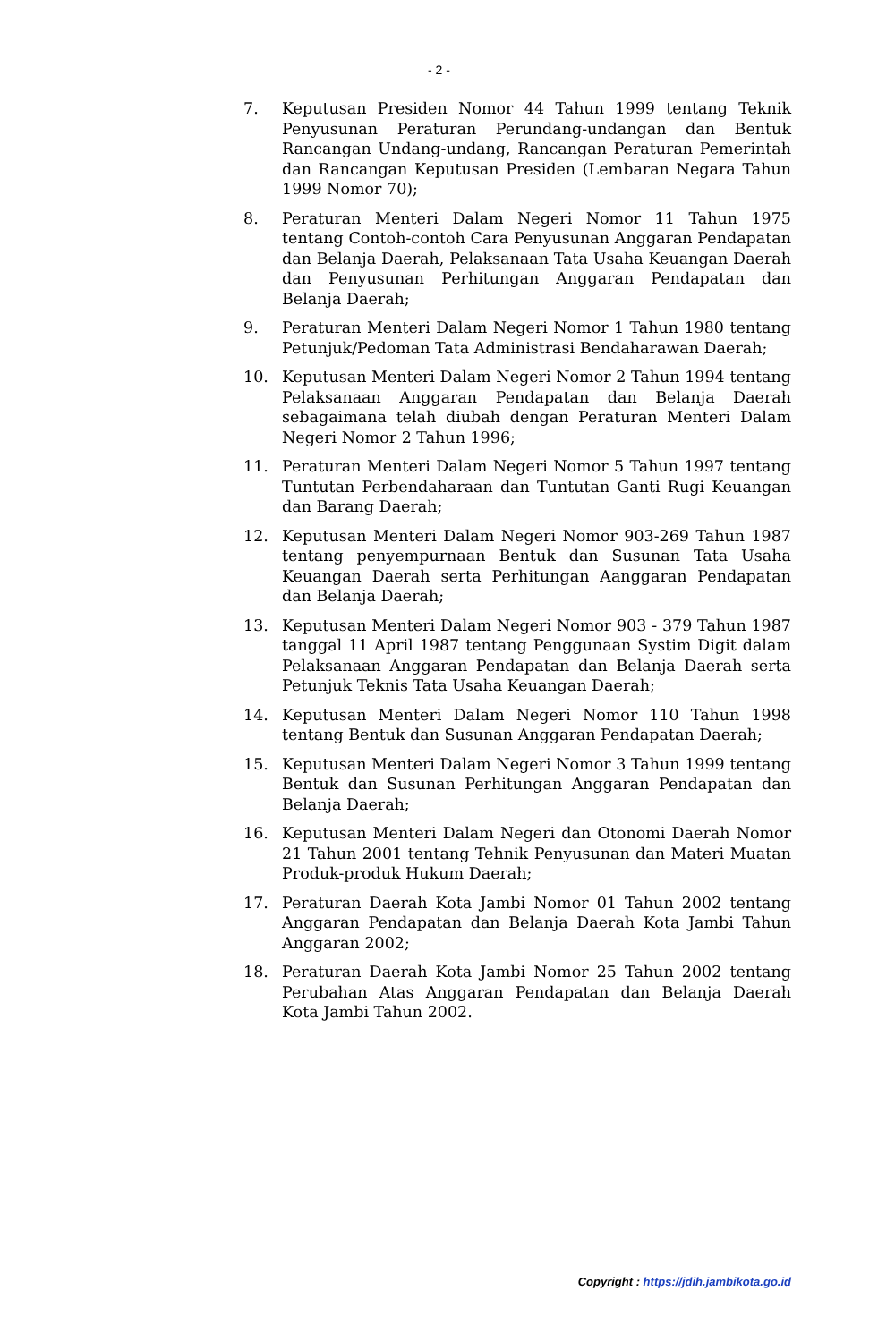- 2 -
7. Keputusan Presiden Nomor 44 Tahun 1999 tentang Teknik Penyusunan Peraturan Perundang-undangan dan Bentuk Rancangan Undang-undang, Rancangan Peraturan Pemerintah dan Rancangan Keputusan Presiden (Lembaran Negara Tahun 1999 Nomor 70);
8. Peraturan Menteri Dalam Negeri Nomor 11 Tahun 1975 tentang Contoh-contoh Cara Penyusunan Anggaran Pendapatan dan Belanja Daerah, Pelaksanaan Tata Usaha Keuangan Daerah dan Penyusunan Perhitungan Anggaran Pendapatan dan Belanja Daerah;
9. Peraturan Menteri Dalam Negeri Nomor 1 Tahun 1980 tentang Petunjuk/Pedoman Tata Administrasi Bendaharawan Daerah;
10. Keputusan Menteri Dalam Negeri Nomor 2 Tahun 1994 tentang Pelaksanaan Anggaran Pendapatan dan Belanja Daerah sebagaimana telah diubah dengan Peraturan Menteri Dalam Negeri Nomor 2 Tahun 1996;
11. Peraturan Menteri Dalam Negeri Nomor 5 Tahun 1997 tentang Tuntutan Perbendaharaan dan Tuntutan Ganti Rugi Keuangan dan Barang Daerah;
12. Keputusan Menteri Dalam Negeri Nomor 903-269 Tahun 1987 tentang penyempurnaan Bentuk dan Susunan Tata Usaha Keuangan Daerah serta Perhitungan Aanggaran Pendapatan dan Belanja Daerah;
13. Keputusan Menteri Dalam Negeri Nomor 903 - 379 Tahun 1987 tanggal 11 April 1987 tentang Penggunaan Systim Digit dalam Pelaksanaan Anggaran Pendapatan dan Belanja Daerah serta Petunjuk Teknis Tata Usaha Keuangan Daerah;
14. Keputusan Menteri Dalam Negeri Nomor 110 Tahun 1998 tentang Bentuk dan Susunan Anggaran Pendapatan Daerah;
15. Keputusan Menteri Dalam Negeri Nomor 3 Tahun 1999 tentang Bentuk dan Susunan Perhitungan Anggaran Pendapatan dan Belanja Daerah;
16. Keputusan Menteri Dalam Negeri dan Otonomi Daerah Nomor 21 Tahun 2001 tentang Tehnik Penyusunan dan Materi Muatan Produk-produk Hukum Daerah;
17. Peraturan Daerah Kota Jambi Nomor 01 Tahun 2002 tentang Anggaran Pendapatan dan Belanja Daerah Kota Jambi Tahun Anggaran 2002;
18. Peraturan Daerah Kota Jambi Nomor 25 Tahun 2002 tentang Perubahan Atas Anggaran Pendapatan dan Belanja Daerah Kota Jambi Tahun 2002.
Copyright : https://jdih.jambikota.go.id